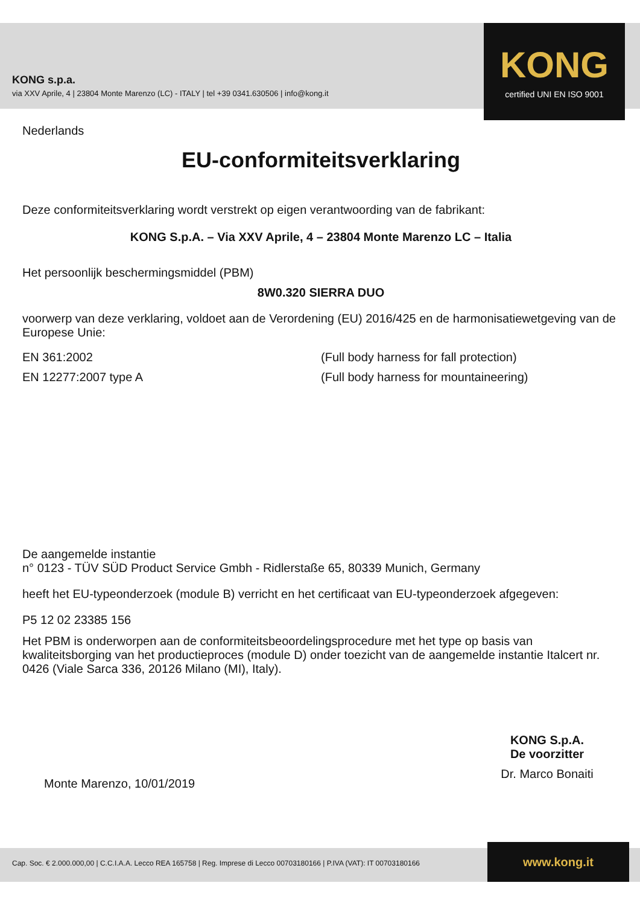KONG s.p.a.
via XXV Aprile, 4 | 23804 Monte Marenzo (LC) - ITALY | tel +39 0341.630506 | info@kong.it
KONG
certified UNI EN ISO 9001
Nederlands
EU-conformiteitsverklaring
Deze conformiteitsverklaring wordt verstrekt op eigen verantwoording van de fabrikant:
KONG S.p.A. – Via XXV Aprile, 4 – 23804 Monte Marenzo LC – Italia
Het persoonlijk beschermingsmiddel (PBM)
8W0.320 SIERRA DUO
voorwerp van deze verklaring, voldoet aan de Verordening (EU) 2016/425 en de harmonisatiewetgeving van de Europese Unie:
EN 361:2002 (Full body harness for fall protection)
EN 12277:2007 type A (Full body harness for mountaineering)
De aangemelde instantie
n° 0123 - TÜV SÜD Product Service Gmbh - Ridlerstaße 65, 80339 Munich, Germany
heeft het EU-typeonderzoek (module B) verricht en het certificaat van EU-typeonderzoek afgegeven:
P5 12 02 23385 156
Het PBM is onderworpen aan de conformiteitsbeoordelingsprocedure met het type op basis van kwaliteitsborging van het productieproces (module D) onder toezicht van de aangemelde instantie Italcert nr. 0426 (Viale Sarca 336, 20126 Milano (MI), Italy).
Monte Marenzo, 10/01/2019
KONG S.p.A.
De voorzitter
Dr. Marco Bonaiti
Cap. Soc. € 2.000.000,00 | C.C.I.A.A. Lecco REA 165758 | Reg. Imprese di Lecco 00703180166 | P.IVA (VAT): IT 00703180166
www.kong.it